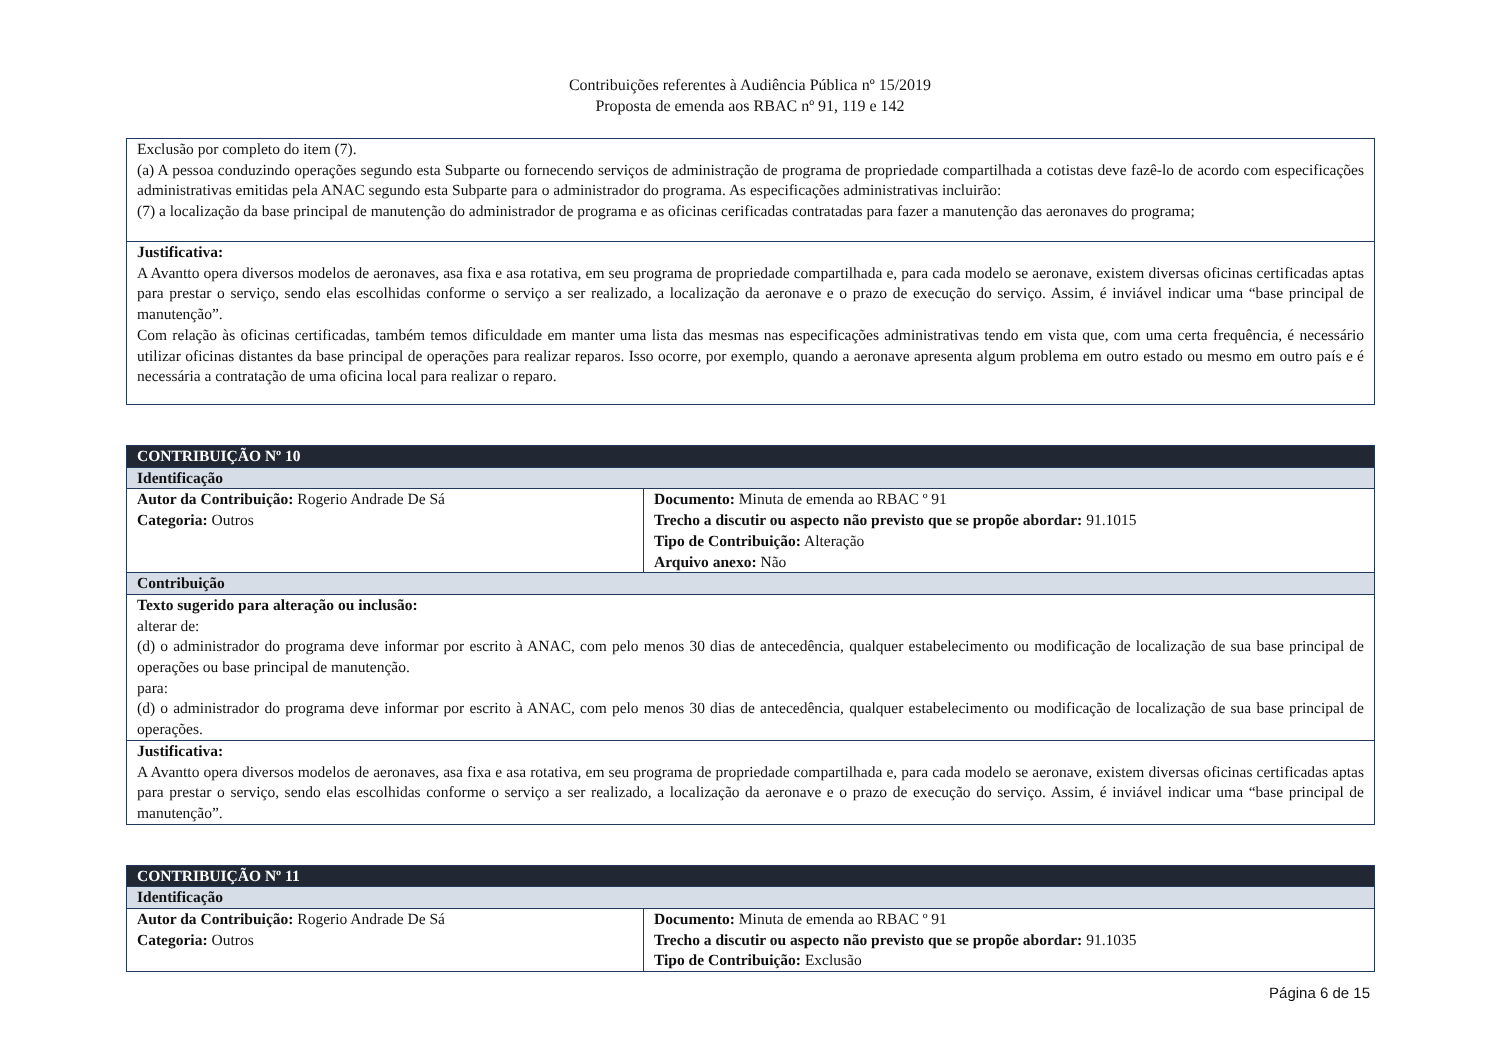Contribuições referentes à Audiência Pública nº 15/2019
Proposta de emenda aos RBAC nº 91, 119 e 142
| Exclusão por completo do item (7). (a) A pessoa conduzindo operações segundo esta Subparte ou fornecendo serviços de administração de programa de propriedade compartilhada a cotistas deve fazê-lo de acordo com especificações administrativas emitidas pela ANAC segundo esta Subparte para o administrador do programa. As especificações administrativas incluirão: (7) a localização da base principal de manutenção do administrador de programa e as oficinas cerificadas contratadas para fazer a manutenção das aeronaves do programa; |
| Justificativa: A Avantto opera diversos modelos de aeronaves, asa fixa e asa rotativa, em seu programa de propriedade compartilhada e, para cada modelo se aeronave, existem diversas oficinas certificadas aptas para prestar o serviço, sendo elas escolhidas conforme o serviço a ser realizado, a localização da aeronave e o prazo de execução do serviço. Assim, é inviável indicar uma “base principal de manutenção”. Com relação às oficinas certificadas, também temos dificuldade em manter uma lista das mesmas nas especificações administrativas tendo em vista que, com uma certa frequência, é necessário utilizar oficinas distantes da base principal de operações para realizar reparos. Isso ocorre, por exemplo, quando a aeronave apresenta algum problema em outro estado ou mesmo em outro país e é necessária a contratação de uma oficina local para realizar o reparo. |
| CONTRIBUIÇÃO Nº 10 | |
| Identificação | |
| Autor da Contribuição: Rogerio Andrade De Sá Categoria: Outros | Documento: Minuta de emenda ao RBAC º 91 Trecho a discutir ou aspecto não previsto que se propõe abordar: 91.1015 Tipo de Contribuição: Alteração Arquivo anexo: Não |
| Contribuição | |
| Texto sugerido para alteração ou inclusão: alterar de: (d) o administrador do programa deve informar por escrito à ANAC, com pelo menos 30 dias de antecedência, qualquer estabelecimento ou modificação de localização de sua base principal de operações ou base principal de manutenção. para: (d) o administrador do programa deve informar por escrito à ANAC, com pelo menos 30 dias de antecedência, qualquer estabelecimento ou modificação de localização de sua base principal de operações. | |
| Justificativa: A Avantto opera diversos modelos de aeronaves, asa fixa e asa rotativa, em seu programa de propriedade compartilhada e, para cada modelo se aeronave, existem diversas oficinas certificadas aptas para prestar o serviço, sendo elas escolhidas conforme o serviço a ser realizado, a localização da aeronave e o prazo de execução do serviço. Assim, é inviável indicar uma “base principal de manutenção”. | |
| CONTRIBUIÇÃO Nº 11 | |
| Identificação | |
| Autor da Contribuição: Rogerio Andrade De Sá Categoria: Outros | Documento: Minuta de emenda ao RBAC º 91 Trecho a discutir ou aspecto não previsto que se propõe abordar: 91.1035 Tipo de Contribuição: Exclusão |
Página 6 de 15